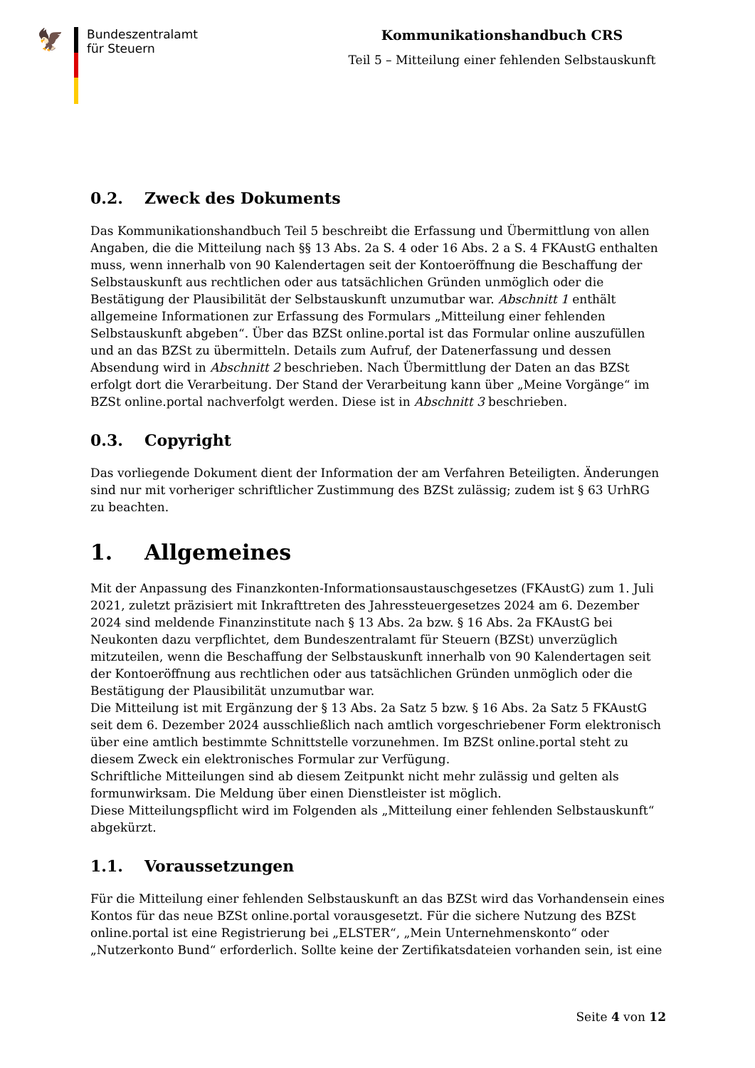🦅
Bundeszentralamt
für Steuern
Kommunikationshandbuch CRS
Teil 5 – Mitteilung einer fehlenden Selbstauskunft
0.2. Zweck des Dokuments
Das Kommunikationshandbuch Teil 5 beschreibt die Erfassung und Übermittlung von allen Angaben, die die Mitteilung nach §§ 13 Abs. 2a S. 4 oder 16 Abs. 2 a S. 4 FKAustG enthalten muss, wenn innerhalb von 90 Kalendertagen seit der Kontoeröffnung die Beschaffung der Selbstauskunft aus rechtlichen oder aus tatsächlichen Gründen unmöglich oder die Bestätigung der Plausibilität der Selbstauskunft unzumutbar war. Abschnitt 1 enthält allgemeine Informationen zur Erfassung des Formulars „Mitteilung einer fehlenden Selbstauskunft abgeben“. Über das BZSt online.portal ist das Formular online auszufüllen und an das BZSt zu übermitteln. Details zum Aufruf, der Datenerfassung und dessen Absendung wird in Abschnitt 2 beschrieben. Nach Übermittlung der Daten an das BZSt erfolgt dort die Verarbeitung. Der Stand der Verarbeitung kann über „Meine Vorgänge“ im BZSt online.portal nachverfolgt werden. Diese ist in Abschnitt 3 beschrieben.
0.3. Copyright
Das vorliegende Dokument dient der Information der am Verfahren Beteiligten. Änderungen sind nur mit vorheriger schriftlicher Zustimmung des BZSt zulässig; zudem ist § 63 UrhRG zu beachten.
1. Allgemeines
Mit der Anpassung des Finanzkonten-Informationsaustauschgesetzes (FKAustG) zum 1. Juli 2021, zuletzt präzisiert mit Inkrafttreten des Jahressteuergesetzes 2024 am 6. Dezember 2024 sind meldende Finanzinstitute nach § 13 Abs. 2a bzw. § 16 Abs. 2a FKAustG bei Neukonten dazu verpflichtet, dem Bundeszentralamt für Steuern (BZSt) unverzüglich mitzuteilen, wenn die Beschaffung der Selbstauskunft innerhalb von 90 Kalendertagen seit der Kontoeröffnung aus rechtlichen oder aus tatsächlichen Gründen unmöglich oder die Bestätigung der Plausibilität unzumutbar war.
Die Mitteilung ist mit Ergänzung der § 13 Abs. 2a Satz 5 bzw. § 16 Abs. 2a Satz 5 FKAustG seit dem 6. Dezember 2024 ausschließlich nach amtlich vorgeschriebener Form elektronisch über eine amtlich bestimmte Schnittstelle vorzunehmen. Im BZSt online.portal steht zu diesem Zweck ein elektronisches Formular zur Verfügung.
Schriftliche Mitteilungen sind ab diesem Zeitpunkt nicht mehr zulässig und gelten als formunwirksam. Die Meldung über einen Dienstleister ist möglich.
Diese Mitteilungspflicht wird im Folgenden als „Mitteilung einer fehlenden Selbstauskunft“ abgekürzt.
1.1. Voraussetzungen
Für die Mitteilung einer fehlenden Selbstauskunft an das BZSt wird das Vorhandensein eines Kontos für das neue BZSt online.portal vorausgesetzt. Für die sichere Nutzung des BZSt online.portal ist eine Registrierung bei „ELSTER“, „Mein Unternehmenskonto“ oder „Nutzerkonto Bund“ erforderlich. Sollte keine der Zertifikatsdateien vorhanden sein, ist eine
Seite 4 von 12